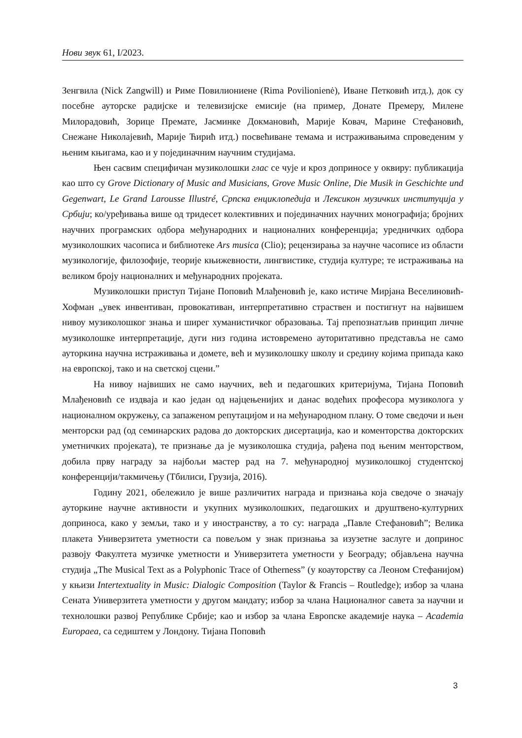Нови звук 61, I/2023.
Зенгвила (Nick Zangwill) и Риме Повилиониене (Rima Povilionienė), Иване Петковић итд.), док су посебне ауторске радијске и телевизијске емисије (на пример, Донате Премеру, Милене Милорадовић, Зорице Премате, Јасминке Докмановић, Марије Ковач, Марине Стефановић, Снежане Николајевић, Марије Ћирић итд.) посвећиване темама и истраживањима спроведеним у њеним књигама, као и у појединачним научним студијама.
Њен сасвим специфичан музиколошки глас се чује и кроз доприносе у оквиру: публикација као што су Grove Dictionary of Music and Musicians, Grove Music Online, Die Musik in Geschichte und Gegenwart, Le Grand Larousse Illustré, Српска енциклопедија и Лексикон музичких институција у Србији; ко/уређивања више од тридесет колективних и појединачних научних монографија; бројних научних програмских одбора међународних и националних конференција; уредничких одбора музиколошких часописа и библиотеке Ars musica (Clio); рецензирања за научне часописе из области музикологије, филозофије, теорије књижевности, лингвистике, студија културе; те истраживања на великом броју националних и међународних пројеката.
Музиколошки приступ Тијане Поповић Млађеновић је, како истиче Мирјана Веселиновић-Хофман „увек инвентиван, провокативан, интерпретативно страствен и постигнут на највишем нивоу музиколошког знања и ширег хуманистичког образовања. Тај препознатљив принцип личне музиколошке интерпретације, дуги низ година истовремено ауторитативно представља не само ауторкина научна истраживања и домете, већ и музиколошку школу и средину којима припада како на европској, тако и на светској сцени.”
На нивоу највиших не само научних, већ и педагошких критеријума, Тијана Поповић Млађеновић се издваја и као један од најцењенијих и данас водећих професора музиколога у националном окружењу, са запаженом репутацијом и на међународном плану. О томе сведочи и њен менторски рад (од семинарских радова до докторских дисертација, као и коменторства докторских уметничких пројеката), те признање да је музиколошка студија, рађена под њеним менторством, добила прву награду за најбољи мастер рад на 7. међународној музиколошкој студентској конференцији/такмичењу (Тбилиси, Грузија, 2016).
Годину 2021, обележило је више различитих награда и признања која сведоче о значају ауторкине научне активности и укупних музиколошких, педагошких и друштвено-културних доприноса, како у земљи, тако и у иностранству, а то су: награда „Павле Стефановић”; Велика плакета Универзитета уметности са повељом у знак признања за изузетне заслуге и допринос развоју Факултета музичке уметности и Универзитета уметности у Београду; објављена научна студија „The Musical Text as a Polyphonic Trace of Otherness” (у коауторству са Леоном Стефанијом) у књизи Intertextuality in Music: Dialogic Composition (Taylor & Francis – Routledge); избор за члана Сената Универзитета уметности у другом мандату; избор за члана Националног савета за научни и технолошки развој Републике Србије; као и избор за члана Европске академије наука – Academia Europaea, са седиштем у Лондону. Тијана Поповић
3